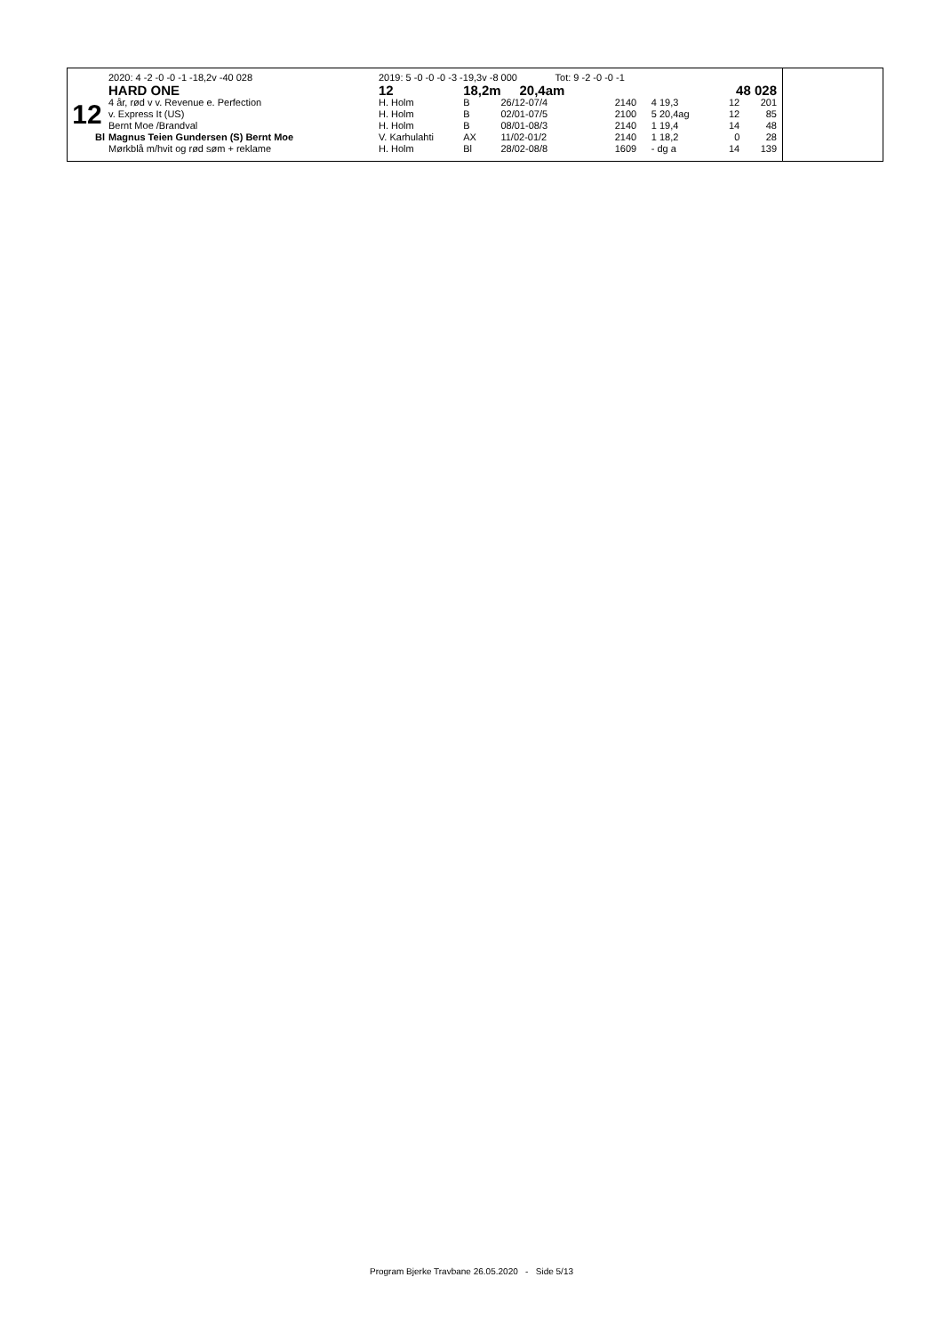| | 2020: 4 -2 -0 -0 -1 -18,2v -40 028 | 2019: 5 -0 -0 -0 -3 -19,3v -8 000 Tot: 9 -2 -0 -0 -1 | | | | | | | |
| | HARD ONE | 12 | 18,2m 20,4am | | | | | 48 028 | |
| 12 | 4 år, rød v v. Revenue e. Perfection | H. Holm | B | 26/12-07/4 | 2140 | 4 19,3 | | 12 | 201 |
| | v. Express It (US) | H. Holm | B | 02/01-07/5 | 2100 | 5 20,4ag | | 12 | 85 |
| | Bernt Moe /Brandval | H. Holm | B | 08/01-08/3 | 2140 | 1 19,4 | | 14 | 48 |
| Bl | Magnus Teien Gundersen (S) Bernt Moe | V. Karhulahti | AX | 11/02-01/2 | 2140 | 1 18,2 | | 0 | 28 |
| | Mørkblå m/hvit og rød søm + reklame | H. Holm | Bl | 28/02-08/8 | 1609 | - dg a | | 14 | 139 |
Program Bjerke Travbane 26.05.2020 - Side 5/13